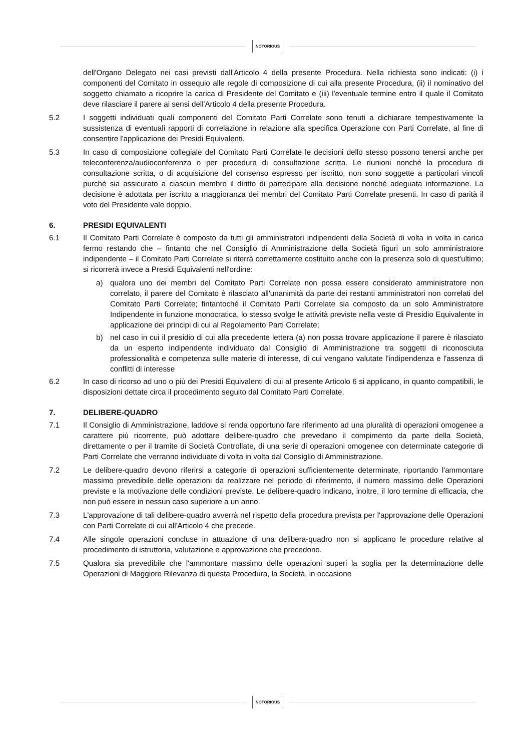NOTORIOUS
dell'Organo Delegato nei casi previsti dall'Articolo 4 della presente Procedura. Nella richiesta sono indicati: (i) i componenti del Comitato in ossequio alle regole di composizione di cui alla presente Procedura, (ii) il nominativo del soggetto chiamato a ricoprire la carica di Presidente del Comitato e (iii) l'eventuale termine entro il quale il Comitato deve rilasciare il parere ai sensi dell'Articolo 4 della presente Procedura.
5.2 I soggetti individuati quali componenti del Comitato Parti Correlate sono tenuti a dichiarare tempestivamente la sussistenza di eventuali rapporti di correlazione in relazione alla specifica Operazione con Parti Correlate, al fine di consentire l'applicazione dei Presidi Equivalenti.
5.3 In caso di composizione collegiale del Comitato Parti Correlate le decisioni dello stesso possono tenersi anche per teleconferenza/audioconferenza o per procedura di consultazione scritta. Le riunioni nonché la procedura di consultazione scritta, o di acquisizione del consenso espresso per iscritto, non sono soggette a particolari vincoli purché sia assicurato a ciascun membro il diritto di partecipare alla decisione nonché adeguata informazione. La decisione è adottata per iscritto a maggioranza dei membri del Comitato Parti Correlate presenti. In caso di parità il voto del Presidente vale doppio.
6. PRESIDI EQUIVALENTI
6.1 Il Comitato Parti Correlate è composto da tutti gli amministratori indipendenti della Società di volta in volta in carica fermo restando che – fintanto che nel Consiglio di Amministrazione della Società figuri un solo amministratore indipendente – il Comitato Parti Correlate si riterrà correttamente costituito anche con la presenza solo di quest'ultimo; si ricorrerà invece a Presidi Equivalenti nell'ordine:
a) qualora uno dei membri del Comitato Parti Correlate non possa essere considerato amministratore non correlato, il parere del Comitato è rilasciato all'unanimità da parte dei restanti amministratori non correlati del Comitato Parti Correlate; fintantoché il Comitato Parti Correlate sia composto da un solo Amministratore Indipendente in funzione monocratica, lo stesso svolge le attività previste nella veste di Presidio Equivalente in applicazione dei principi di cui al Regolamento Parti Correlate;
b) nel caso in cui il presidio di cui alla precedente lettera (a) non possa trovare applicazione il parere è rilasciato da un esperto indipendente individuato dal Consiglio di Amministrazione tra soggetti di riconosciuta professionalità e competenza sulle materie di interesse, di cui vengano valutate l'indipendenza e l'assenza di conflitti di interesse
6.2 In caso di ricorso ad uno o più dei Presidi Equivalenti di cui al presente Articolo 6 si applicano, in quanto compatibili, le disposizioni dettate circa il procedimento seguito dal Comitato Parti Correlate.
7. DELIBERE-QUADRO
7.1 Il Consiglio di Amministrazione, laddove si renda opportuno fare riferimento ad una pluralità di operazioni omogenee a carattere più ricorrente, può adottare delibere-quadro che prevedano il compimento da parte della Società, direttamente o per il tramite di Società Controllate, di una serie di operazioni omogenee con determinate categorie di Parti Correlate che verranno individuate di volta in volta dal Consiglio di Amministrazione.
7.2 Le delibere-quadro devono riferirsi a categorie di operazioni sufficientemente determinate, riportando l'ammontare massimo prevedibile delle operazioni da realizzare nel periodo di riferimento, il numero massimo delle Operazioni previste e la motivazione delle condizioni previste. Le delibere-quadro indicano, inoltre, il loro termine di efficacia, che non può essere in nessun caso superiore a un anno.
7.3 L'approvazione di tali delibere-quadro avverrà nel rispetto della procedura prevista per l'approvazione delle Operazioni con Parti Correlate di cui all'Articolo 4 che precede.
7.4 Alle singole operazioni concluse in attuazione di una delibera-quadro non si applicano le procedure relative al procedimento di istruttoria, valutazione e approvazione che precedono.
7.5 Qualora sia prevedibile che l'ammontare massimo delle operazioni superi la soglia per la determinazione delle Operazioni di Maggiore Rilevanza di questa Procedura, la Società, in occasione
NOTORIOUS